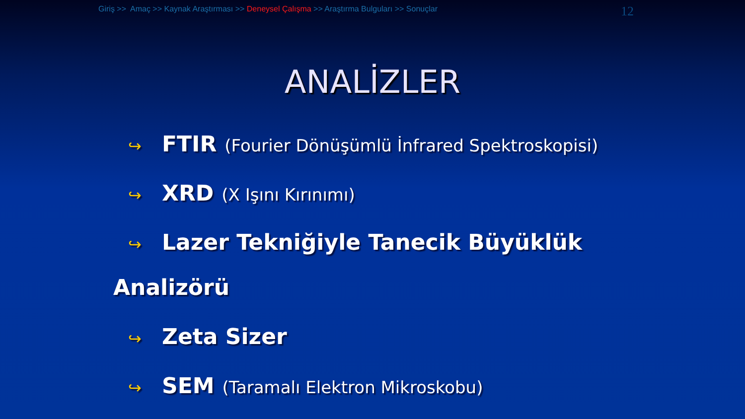Giriş >> Amaç >> Kaynak Araştırması >> Deneysel Çalışma >> Araştırma Bulguları >> Sonuçlar 12
ANALİZLER
↪ FTIR (Fourier Dönüşümlü İnfrared Spektroskopisi)
↪ XRD (X Işını Kırınımı)
↪ Lazer Tekniğiyle Tanecik Büyüklük
Analizörü
↪ Zeta Sizer
↪ SEM (Taramalı Elektron Mikroskobu)